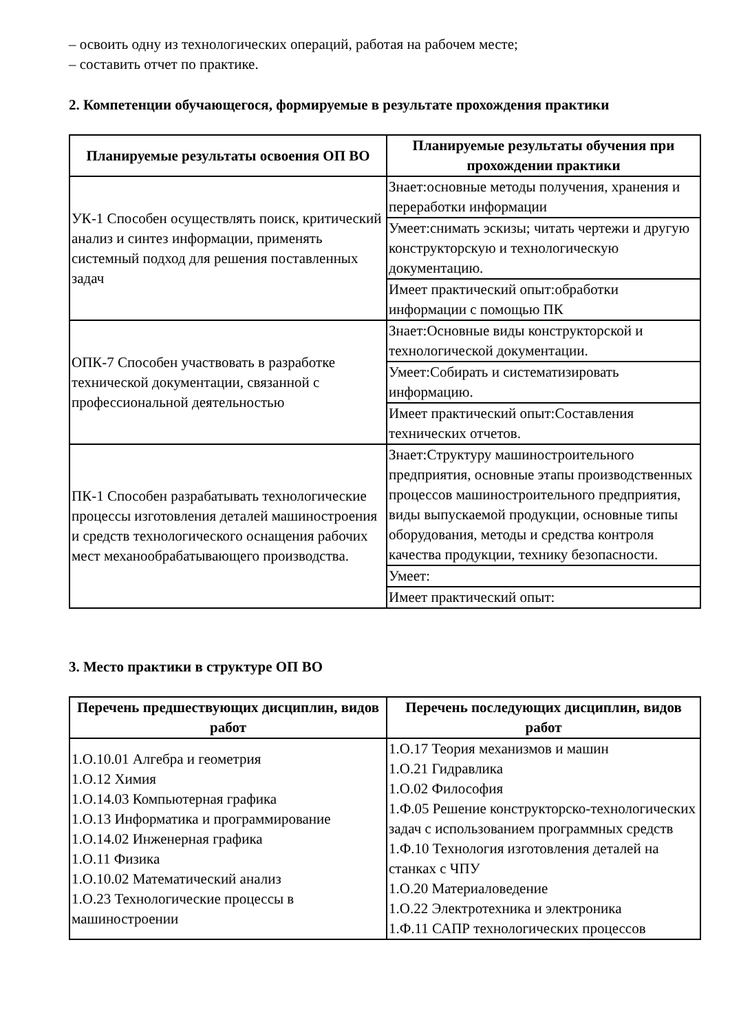– освоить одну из технологических операций, работая на рабочем месте;
– составить отчет по практике.
2. Компетенции обучающегося, формируемые в результате прохождения практики
| Планируемые результаты освоения ОП ВО | Планируемые результаты обучения при прохождении практики |
| --- | --- |
| УК-1 Способен осуществлять поиск, критический анализ и синтез информации, применять системный подход для решения поставленных задач | Знает:основные методы получения, хранения и переработки информации |
| | Умеет:снимать эскизы; читать чертежи и другую конструкторскую и технологическую документацию. |
| | Имеет практический опыт:обработки информации с помощью ПК |
| ОПК-7 Способен участвовать в разработке технической документации, связанной с профессиональной деятельностью | Знает:Основные виды конструкторской и технологической документации. |
| | Умеет:Собирать и систематизировать информацию. |
| | Имеет практический опыт:Составления технических отчетов. |
| ПК-1 Способен разрабатывать технологические процессы изготовления деталей машиностроения и средств технологического оснащения рабочих мест механообрабатывающего производства. | Знает:Структуру машиностроительного предприятия, основные этапы производственных процессов машиностроительного предприятия, виды выпускаемой продукции, основные типы оборудования, методы и средства контроля качества продукции, технику безопасности. |
| | Умеет: |
| | Имеет практический опыт: |
3. Место практики в структуре ОП ВО
| Перечень предшествующих дисциплин, видов работ | Перечень последующих дисциплин, видов работ |
| --- | --- |
| 1.О.10.01 Алгебра и геометрия 1.О.12 Химия 1.О.14.03 Компьютерная графика 1.О.13 Информатика и программирование 1.О.14.02 Инженерная графика 1.О.11 Физика 1.О.10.02 Математический анализ 1.О.23 Технологические процессы в машиностроении | 1.О.17 Теория механизмов и машин 1.О.21 Гидравлика 1.О.02 Философия 1.Ф.05 Решение конструкторско-технологических задач с использованием программных средств 1.Ф.10 Технология изготовления деталей на станках с ЧПУ 1.О.20 Материаловедение 1.О.22 Электротехника и электроника 1.Ф.11 САПР технологических процессов |